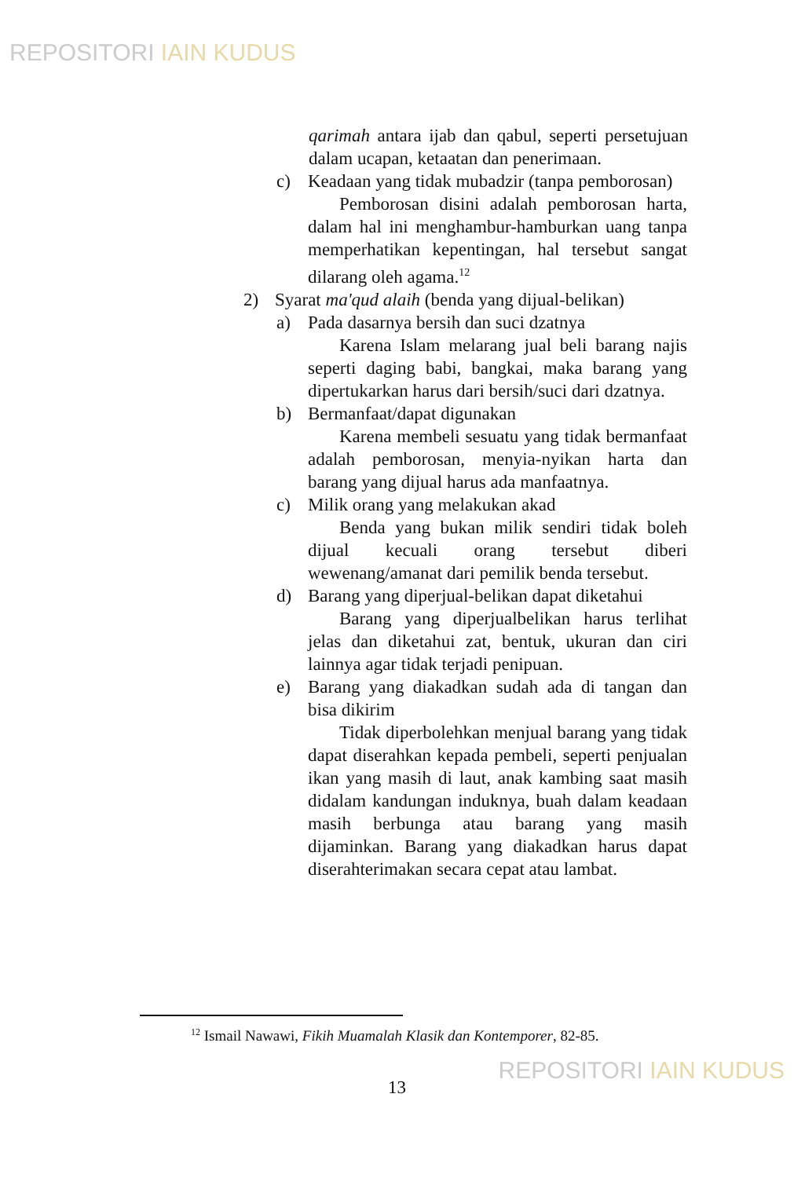REPOSITORI IAIN KUDUS
qarimah antara ijab dan qabul, seperti persetujuan dalam ucapan, ketaatan dan penerimaan.
c) Keadaan yang tidak mubadzir (tanpa pemborosan)
Pemborosan disini adalah pemborosan harta, dalam hal ini menghambur-hamburkan uang tanpa memperhatikan kepentingan, hal tersebut sangat dilarang oleh agama.<sup>12</sup>
2) Syarat ma'qud alaih (benda yang dijual-belikan)
a) Pada dasarnya bersih dan suci dzatnya
Karena Islam melarang jual beli barang najis seperti daging babi, bangkai, maka barang yang dipertukarkan harus dari bersih/suci dari dzatnya.
b) Bermanfaat/dapat digunakan
Karena membeli sesuatu yang tidak bermanfaat adalah pemborosan, menyia-nyikan harta dan barang yang dijual harus ada manfaatnya.
c) Milik orang yang melakukan akad
Benda yang bukan milik sendiri tidak boleh dijual kecuali orang tersebut diberi wewenang/amanat dari pemilik benda tersebut.
d) Barang yang diperjual-belikan dapat diketahui
Barang yang diperjualbelikan harus terlihat jelas dan diketahui zat, bentuk, ukuran dan ciri lainnya agar tidak terjadi penipuan.
e) Barang yang diakadkan sudah ada di tangan dan bisa dikirim
Tidak diperbolehkan menjual barang yang tidak dapat diserahkan kepada pembeli, seperti penjualan ikan yang masih di laut, anak kambing saat masih didalam kandungan induknya, buah dalam keadaan masih berbunga atau barang yang masih dijaminkan. Barang yang diakadkan harus dapat diserahterimakan secara cepat atau lambat.
<sup>12</sup> Ismail Nawawi, Fikih Muamalah Klasik dan Kontemporer, 82-85.
13 REPOSITORI IAIN KUDUS